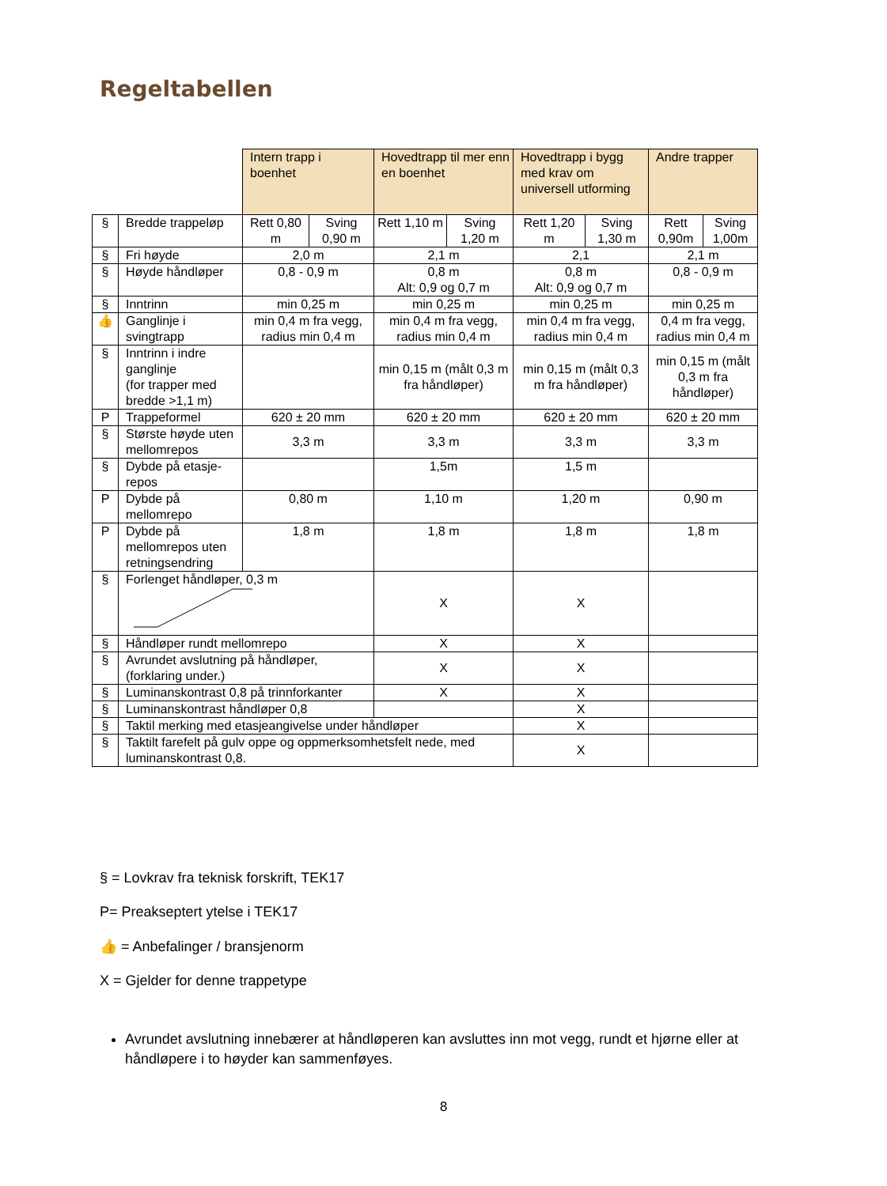Regeltabellen
| | | Intern trapp i boenhet | | Hovedtrapp til mer enn en boenhet | | Hovedtrapp i bygg med krav om universell utforming | | Andre trapper | |
| § | Bredde trappeløp | Rett 0,80 m | Sving 0,90 m | Rett 1,10 m | Sving 1,20 m | Rett 1,20 m | Sving 1,30 m | Rett 0,90m | Sving 1,00m |
| § | Fri høyde | 2,0 m | | 2,1 m | | 2,1 | | 2,1 m | |
| § | Høyde håndløper | 0,8 - 0,9 m | | 0,8 m Alt: 0,9 og 0,7 m | | 0,8 m Alt: 0,9 og 0,7 m | | 0,8 - 0,9 m | |
| § | Inntrinn | min 0,25 m | | min 0,25 m | | min 0,25 m | | min 0,25 m | |
| 👍 | Ganglinje i svingtrapp | min 0,4 m fra vegg, radius min 0,4 m | | min 0,4 m fra vegg, radius min 0,4 m | | min 0,4 m fra vegg, radius min 0,4 m | | 0,4 m fra vegg, radius min 0,4 m | |
| § | Inntrinn i indre ganglinje (for trapper med bredde >1,1 m) | | | min 0,15 m (målt 0,3 m fra håndløper) | | min 0,15 m (målt 0,3 m fra håndløper) | | min 0,15 m (målt 0,3 m fra håndløper) | |
| P | Trappeformel | 620 ± 20 mm | | 620 ± 20 mm | | 620 ± 20 mm | | 620 ± 20 mm | |
| § | Største høyde uten mellomrepos | 3,3 m | | 3,3 m | | 3,3 m | | 3,3 m | |
| § | Dybde på etasje-repos | | | 1,5m | | 1,5 m | | | |
| P | Dybde på mellomrepo | 0,80 m | | 1,10 m | | 1,20 m | | 0,90 m | |
| P | Dybde på mellomrepos uten retningsendring | 1,8 m | | 1,8 m | | 1,8 m | | 1,8 m | |
| § | Forlenget håndløper, 0,3 m | | | X | | X | | | |
| § | Håndløper rundt mellomrepo | | | X | | X | | | |
| § | Avrundet avslutning på håndløper, (forklaring under.) | | | X | | X | | | |
| § | Luminanskontrast 0,8 på trinnforkanter | | | X | | X | | | |
| § | Luminanskontrast håndløper 0,8 | | | | | X | | | |
| § | Taktil merking med etasjeangivelse under håndløper | | | | | X | | | |
| § | Taktilt farefelt på gulv oppe og oppmerksomhetsfelt nede, med luminanskontrast 0,8. | | | | | X | | | |
§ = Lovkrav fra teknisk forskrift, TEK17
P= Preakseptert ytelse i TEK17
👍 = Anbefalinger / bransjenorm
X = Gjelder for denne trappetype
Avrundet avslutning innebærer at håndløperen kan avsluttes inn mot vegg, rundt et hjørne eller at håndløpere i to høyder kan sammenføyes.
8